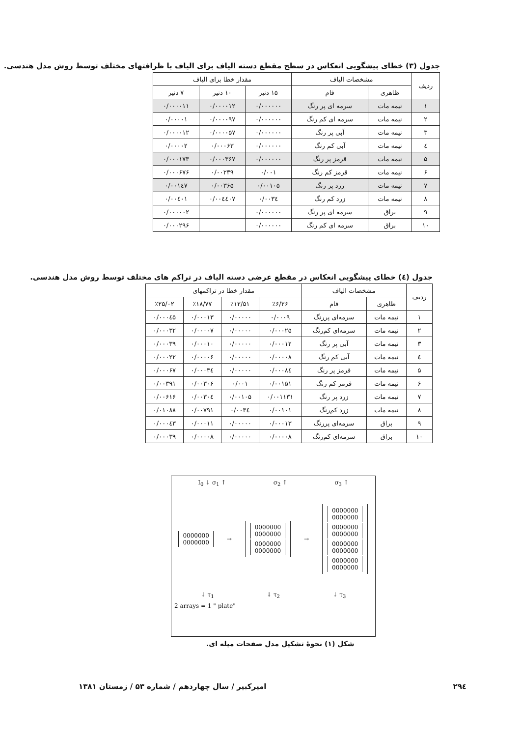جدول (۳) خطای پیشگویی انعکاس در سطح مقطع دسته الیاف برای الیاف با ظرافتهای مختلف توسط روش مدل هندسی.
| ردیف | مشخصات الیاف | | مقدار خطا برای الیاف | | |
| --- | --- | --- | --- | --- | --- |
| | ظاهری | فام | ۱۵ دنیر | ۱۰ دنیر | ۷ دنیر |
| ۱ | نیمه مات | سرمه ای پر رنگ | ۰/۰۰۰۰۰۰ | ۰/۰۰۰۰۱۲ | ۰/۰۰۰۰۱۱ |
| ۲ | نیمه مات | سرمه ای کم رنگ | ۰/۰۰۰۰۰۰ | ۰/۰۰۰۰۹۷ | ۰/۰۰۰۰۱ |
| ۳ | نیمه مات | آبی پر رنگ | ۰/۰۰۰۰۰۰ | ۰/۰۰۰۰۵۷ | ۰/۰۰۰۰۱۲ |
| ٤ | نیمه مات | آبی کم رنگ | ۰/۰۰۰۰۰۰ | ۰/۰۰۰۶۳ | ۰/۰۰۰۰۲ |
| ۵ | نیمه مات | قرمز پر رنگ | ۰/۰۰۰۰۰۰ | ۰/۰۰۰۳۶۷ | ۰/۰۰۰۱۷۳ |
| ۶ | نیمه مات | قرمز کم رنگ | ۰/۰۰۱ | ۰/۰۰۲۳۹ | ۰/۰۰۰۶۷۶ |
| ۷ | نیمه مات | زرد پر رنگ | ۰/۰۰۱۰۵ | ۰/۰۰۳۶۵ | ۰/۰۰۱٤۷ |
| ۸ | نیمه مات | زرد کم رنگ | ۰/۰۰۳٤ | ۰/۰۰٤٤۰۷ | ۰/۰۰٤۰۱ |
| ۹ | براق | سرمه ای پر رنگ | ۰/۰۰۰۰۰۰ | | ۰/۰۰۰۰۰۲ |
| ۱۰ | براق | سرمه ای کم رنگ | ۰/۰۰۰۰۰۰ | | ۰/۰۰۰۲۹۶ |
جدول (٤) خطای پیشگویی انعکاس در مقطع عرضی دسته الیاف در تراکم های مختلف توسط روش مدل هندسی.
| ردیف | مشخصات الیاف | | مقدار خطا در تراکمهای | | | |
| --- | --- | --- | --- | --- | --- | --- |
| | ظاهری | فام | ٪۶/۲۶ | ٪۱۲/۵۱ | ٪۱۸/۷۷ | ٪۲۵/۰۲ |
| ۱ | نیمه مات | سرمه‌ای پررنگ | ۰/۰۰۰۹ | ۰/۰۰۰۰۰ | ۰/۰۰۰۱۳ | ۰/۰۰۰٤۵ |
| ۲ | نیمه مات | سرمه‌ای کم‌رنگ | ۰/۰۰۰۲۵ | ۰/۰۰۰۰۰ | ۰/۰۰۰۰۷ | ۰/۰۰۰۳۲ |
| ۳ | نیمه مات | آبی پر رنگ | ۰/۰۰۰۱۲ | ۰/۰۰۰۰۰ | ۰/۰۰۰۱۰ | ۰/۰۰۰۳۹ |
| ٤ | نیمه مات | آبی کم رنگ | ۰/۰۰۰۰۸ | ۰/۰۰۰۰۰ | ۰/۰۰۰۰۶ | ۰/۰۰۰۲۲ |
| ۵ | نیمه مات | قرمز پر رنگ | ۰/۰۰۰۸٤ | ۰/۰۰۰۰۰ | ۰/۰۰۰۳٤ | ۰/۰۰۰۶۷ |
| ۶ | نیمه مات | قرمز کم رنگ | ۰/۰۰۱۵۱ | ۰/۰۰۱ | ۰/۰۰۳۰۶ | ۰/۰۰۳۹۱ |
| ۷ | نیمه مات | زرد پر رنگ | ۰/۰۰۱۱۳۱ | ۰/۰۰۱۰۵ | ۰/۰۰۳۰٤ | ۰/۰۰۶۱۶ |
| ۸ | نیمه مات | زرد کم‌رنگ | ۰/۰۰۱۰۱ | ۰/۰۰۳٤ | ۰/۰۰۷۹۱ | ۰/۰۱۰۸۸ |
| ۹ | براق | سرمه‌ای پررنگ | ۰/۰۰۰۱۳ | ۰/۰۰۰۰۰ | ۰/۰۰۰۱۱ | ۰/۰۰۰٤۳ |
| ۱۰ | براق | سرمه‌ای کم‌رنگ | ۰/۰۰۰۰۸ | ۰/۰۰۰۰۰ | ۰/۰۰۰۰۸ | ۰/۰۰۰۳۹ |
I<sub>0</sub> ↓ σ<sub>1</sub> ↑ σ<sub>2</sub> ↑ σ<sub>3</sub> ↑
0000000
0000000
→
0000000
0000000
0000000
0000000
→
0000000
0000000
0000000
0000000
0000000
0000000
0000000
0000000
↓ τ<sub>1</sub> ↓ τ<sub>2</sub> ↓ τ<sub>3</sub>
2 arrays = 1 " plate"
شکل (۱) نحوهٔ تشکیل مدل صفحات میله ای.
۲۹٤ امیرکبیر / سال چهاردهم / شماره ۵۳ / زمستان ۱۳۸۱